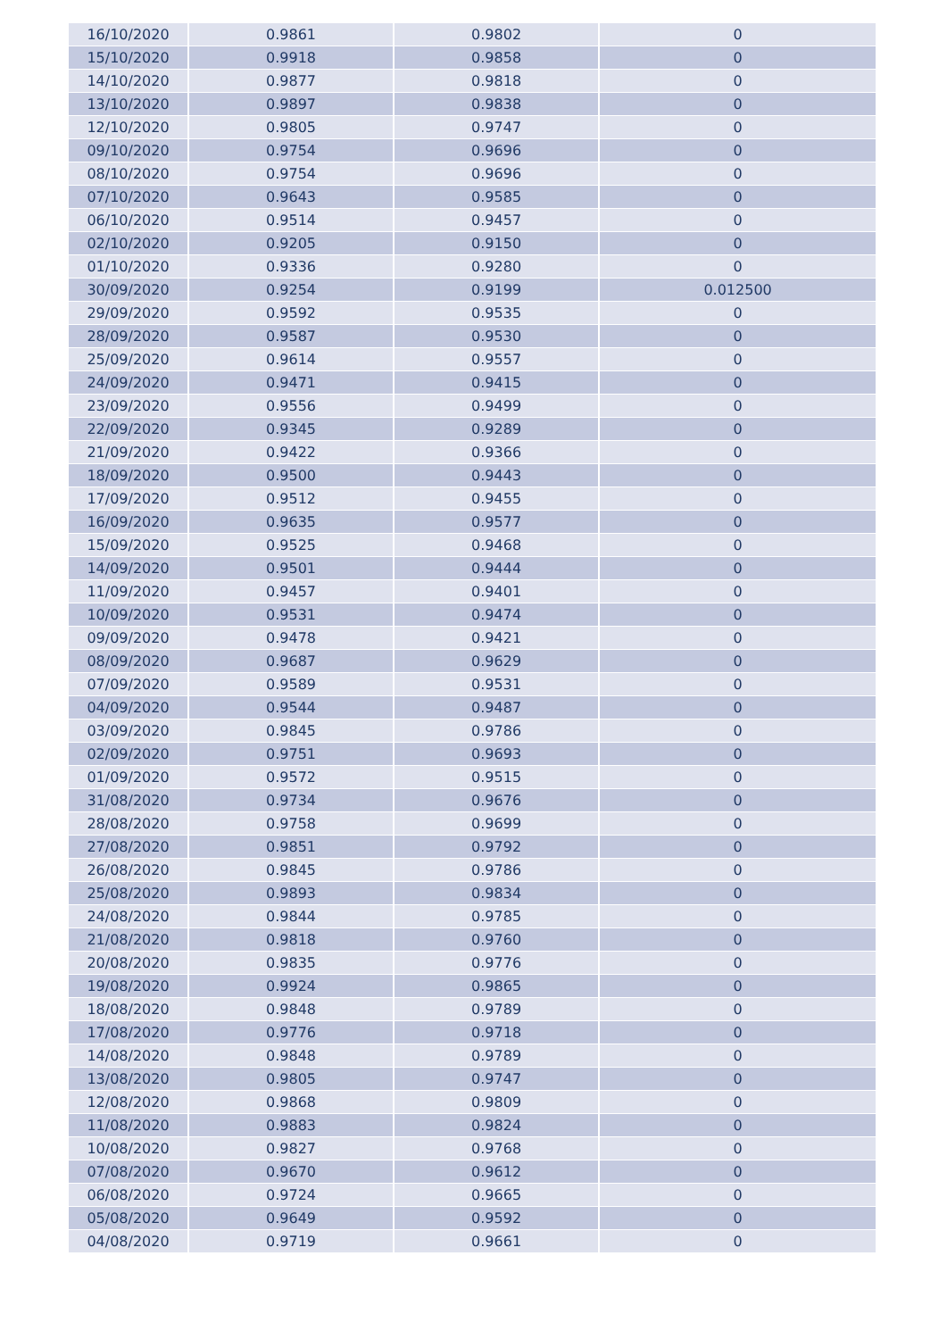| 16/10/2020 | 0.9861 | 0.9802 | 0 |
| 15/10/2020 | 0.9918 | 0.9858 | 0 |
| 14/10/2020 | 0.9877 | 0.9818 | 0 |
| 13/10/2020 | 0.9897 | 0.9838 | 0 |
| 12/10/2020 | 0.9805 | 0.9747 | 0 |
| 09/10/2020 | 0.9754 | 0.9696 | 0 |
| 08/10/2020 | 0.9754 | 0.9696 | 0 |
| 07/10/2020 | 0.9643 | 0.9585 | 0 |
| 06/10/2020 | 0.9514 | 0.9457 | 0 |
| 02/10/2020 | 0.9205 | 0.9150 | 0 |
| 01/10/2020 | 0.9336 | 0.9280 | 0 |
| 30/09/2020 | 0.9254 | 0.9199 | 0.012500 |
| 29/09/2020 | 0.9592 | 0.9535 | 0 |
| 28/09/2020 | 0.9587 | 0.9530 | 0 |
| 25/09/2020 | 0.9614 | 0.9557 | 0 |
| 24/09/2020 | 0.9471 | 0.9415 | 0 |
| 23/09/2020 | 0.9556 | 0.9499 | 0 |
| 22/09/2020 | 0.9345 | 0.9289 | 0 |
| 21/09/2020 | 0.9422 | 0.9366 | 0 |
| 18/09/2020 | 0.9500 | 0.9443 | 0 |
| 17/09/2020 | 0.9512 | 0.9455 | 0 |
| 16/09/2020 | 0.9635 | 0.9577 | 0 |
| 15/09/2020 | 0.9525 | 0.9468 | 0 |
| 14/09/2020 | 0.9501 | 0.9444 | 0 |
| 11/09/2020 | 0.9457 | 0.9401 | 0 |
| 10/09/2020 | 0.9531 | 0.9474 | 0 |
| 09/09/2020 | 0.9478 | 0.9421 | 0 |
| 08/09/2020 | 0.9687 | 0.9629 | 0 |
| 07/09/2020 | 0.9589 | 0.9531 | 0 |
| 04/09/2020 | 0.9544 | 0.9487 | 0 |
| 03/09/2020 | 0.9845 | 0.9786 | 0 |
| 02/09/2020 | 0.9751 | 0.9693 | 0 |
| 01/09/2020 | 0.9572 | 0.9515 | 0 |
| 31/08/2020 | 0.9734 | 0.9676 | 0 |
| 28/08/2020 | 0.9758 | 0.9699 | 0 |
| 27/08/2020 | 0.9851 | 0.9792 | 0 |
| 26/08/2020 | 0.9845 | 0.9786 | 0 |
| 25/08/2020 | 0.9893 | 0.9834 | 0 |
| 24/08/2020 | 0.9844 | 0.9785 | 0 |
| 21/08/2020 | 0.9818 | 0.9760 | 0 |
| 20/08/2020 | 0.9835 | 0.9776 | 0 |
| 19/08/2020 | 0.9924 | 0.9865 | 0 |
| 18/08/2020 | 0.9848 | 0.9789 | 0 |
| 17/08/2020 | 0.9776 | 0.9718 | 0 |
| 14/08/2020 | 0.9848 | 0.9789 | 0 |
| 13/08/2020 | 0.9805 | 0.9747 | 0 |
| 12/08/2020 | 0.9868 | 0.9809 | 0 |
| 11/08/2020 | 0.9883 | 0.9824 | 0 |
| 10/08/2020 | 0.9827 | 0.9768 | 0 |
| 07/08/2020 | 0.9670 | 0.9612 | 0 |
| 06/08/2020 | 0.9724 | 0.9665 | 0 |
| 05/08/2020 | 0.9649 | 0.9592 | 0 |
| 04/08/2020 | 0.9719 | 0.9661 | 0 |